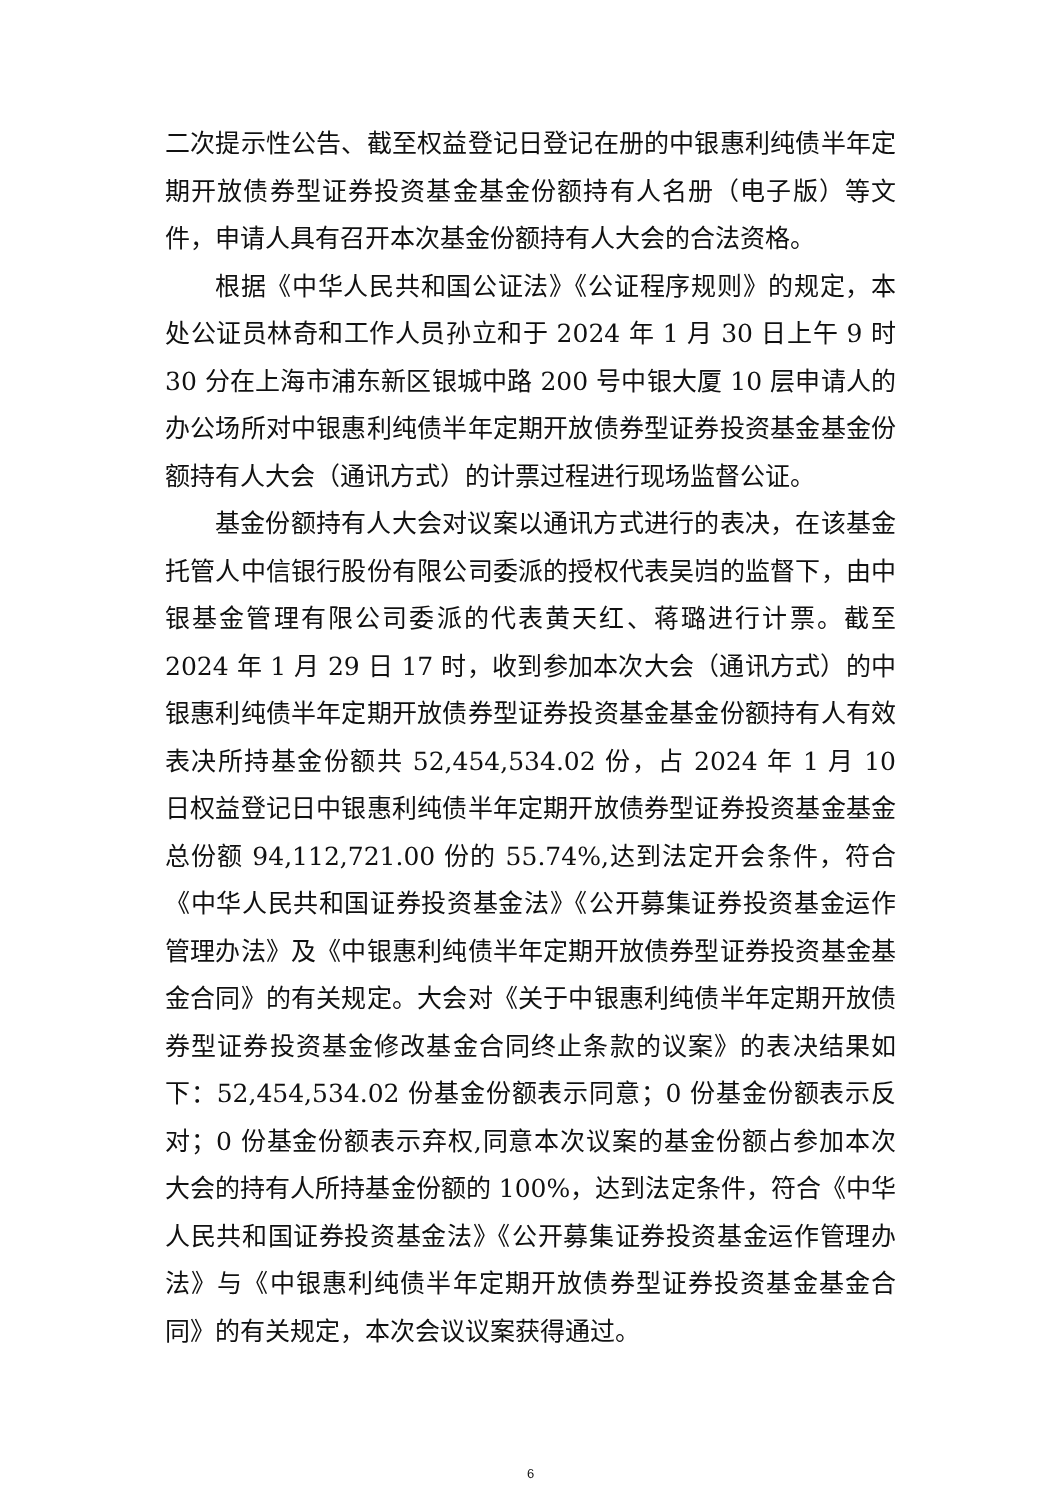二次提示性公告、截至权益登记日登记在册的中银惠利纯债半年定期开放债券型证券投资基金基金份额持有人名册（电子版）等文件，申请人具有召开本次基金份额持有人大会的合法资格。
根据《中华人民共和国公证法》《公证程序规则》的规定，本处公证员林奇和工作人员孙立和于 2024 年 1 月 30 日上午 9 时 30 分在上海市浦东新区银城中路 200 号中银大厦 10 层申请人的办公场所对中银惠利纯债半年定期开放债券型证券投资基金基金份额持有人大会（通讯方式）的计票过程进行现场监督公证。
基金份额持有人大会对议案以通讯方式进行的表决，在该基金托管人中信银行股份有限公司委派的授权代表吴岿的监督下，由中银基金管理有限公司委派的代表黄天红、蒋璐进行计票。截至 2024 年 1 月 29 日 17 时，收到参加本次大会（通讯方式）的中银惠利纯债半年定期开放债券型证券投资基金基金份额持有人有效表决所持基金份额共 52,454,534.02 份，占 2024 年 1 月 10 日权益登记日中银惠利纯债半年定期开放债券型证券投资基金基金总份额 94,112,721.00 份的 55.74%,达到法定开会条件，符合《中华人民共和国证券投资基金法》《公开募集证券投资基金运作管理办法》及《中银惠利纯债半年定期开放债券型证券投资基金基金合同》的有关规定。大会对《关于中银惠利纯债半年定期开放债券型证券投资基金修改基金合同终止条款的议案》的表决结果如下：52,454,534.02 份基金份额表示同意；0 份基金份额表示反对；0 份基金份额表示弃权,同意本次议案的基金份额占参加本次大会的持有人所持基金份额的 100%，达到法定条件，符合《中华人民共和国证券投资基金法》《公开募集证券投资基金运作管理办法》与《中银惠利纯债半年定期开放债券型证券投资基金基金合同》的有关规定，本次会议议案获得通过。
6